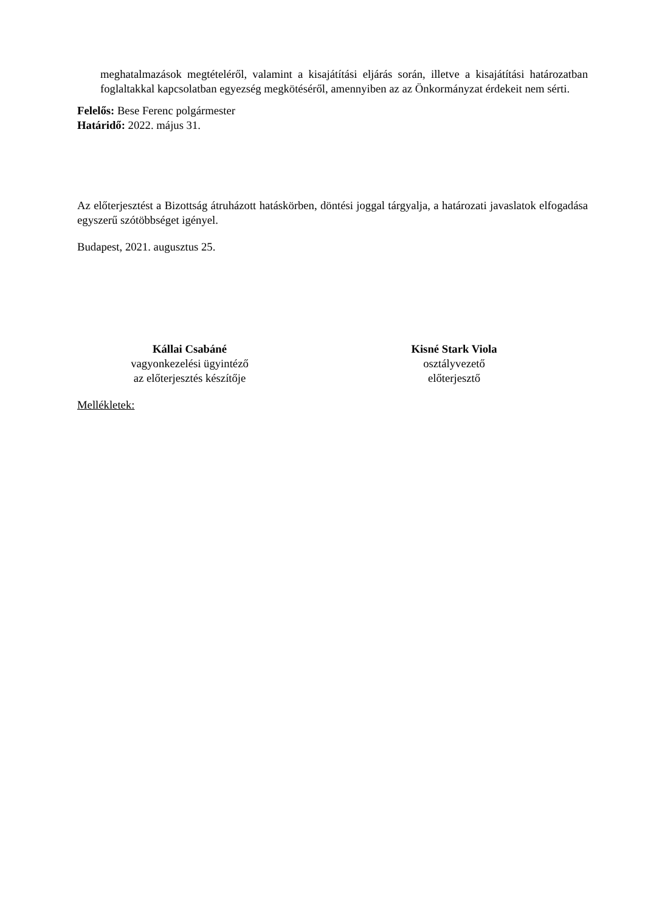meghatalmazások megtételéről, valamint a kisajátítási eljárás során, illetve a kisajátítási határozatban foglaltakkal kapcsolatban egyezség megkötéséről, amennyiben az az Önkormányzat érdekeit nem sérti.
Felelős: Bese Ferenc polgármester
Határidő: 2022. május 31.
Az előterjesztést a Bizottság átruházott hatáskörben, döntési joggal tárgyalja, a határozati javaslatok elfogadása egyszerű szótöbbséget igényel.
Budapest, 2021. augusztus 25.
Kállai Csabáné
vagyonkezelési ügyintéző
az előterjesztés készítője
Kisné Stark Viola
osztályvezető
előterjesztő
Mellékletek: